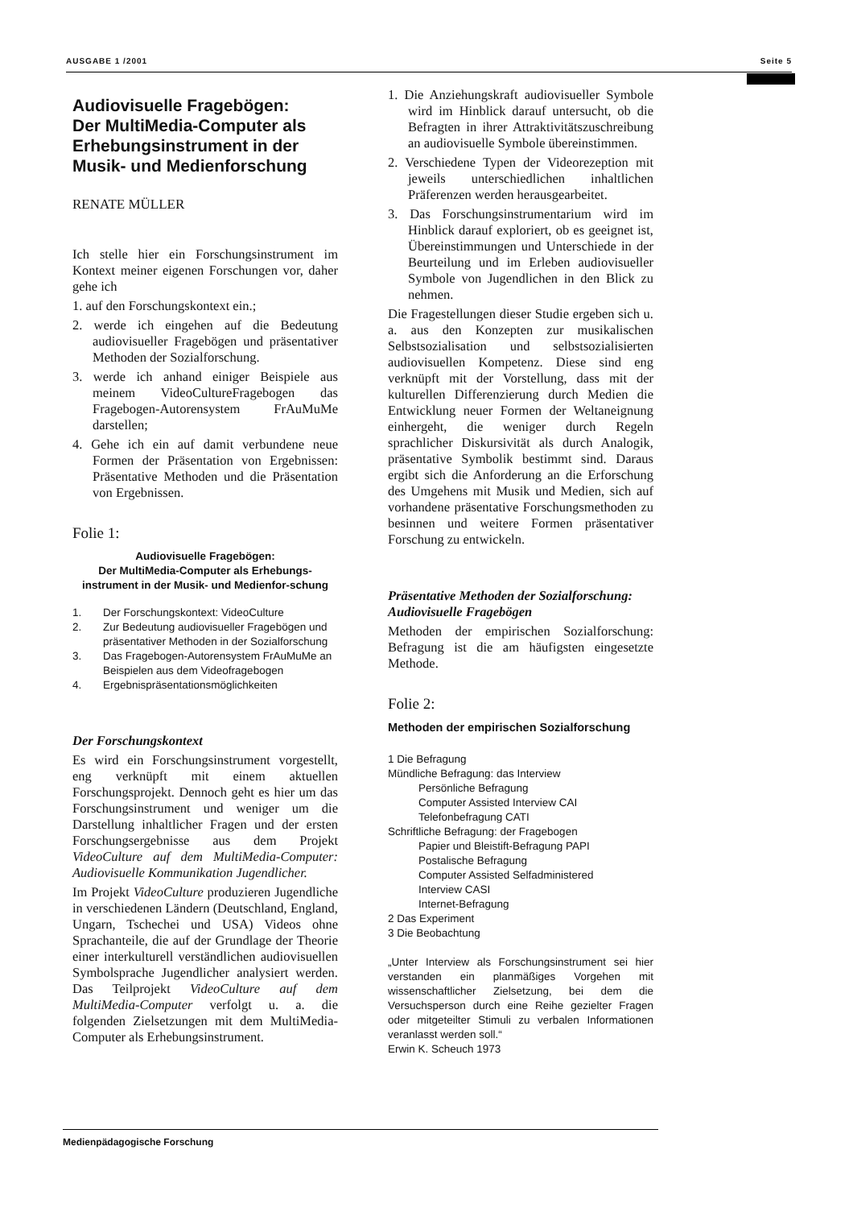AUSGABE 1 /2001 Seite 5
Audiovisuelle Fragebögen:
Der MultiMedia-Computer als Erhebungsinstrument in der Musik- und Medienforschung
RENATE MÜLLER
Ich stelle hier ein Forschungsinstrument im Kontext meiner eigenen Forschungen vor, daher gehe ich
1. auf den Forschungskontext ein.;
2. werde ich eingehen auf die Bedeutung audiovisueller Fragebögen und präsentativer Methoden der Sozialforschung.
3. werde ich anhand einiger Beispiele aus meinem VideoCultureFragebogen das Fragebogen-Autorensystem FrAuMuMe darstellen;
4. Gehe ich ein auf damit verbundene neue Formen der Präsentation von Ergebnissen: Präsentative Methoden und die Präsentation von Ergebnissen.
Folie 1:
Audiovisuelle Fragebögen:
Der MultiMedia-Computer als Erhebungs-instrument in der Musik- und Medienfor-schung
| 1. | Der Forschungskontext: VideoCulture |
| 2. | Zur Bedeutung audiovisueller Fragebögen und präsentativer Methoden in der Sozialforschung |
| 3. | Das Fragebogen-Autorensystem FrAuMuMe an Beispielen aus dem Videofragebogen |
| 4. | Ergebnispräsentationsmöglichkeiten |
Der Forschungskontext
Es wird ein Forschungsinstrument vorgestellt, eng verknüpft mit einem aktuellen Forschungsprojekt. Dennoch geht es hier um das Forschungsinstrument und weniger um die Darstellung inhaltlicher Fragen und der ersten Forschungsergebnisse aus dem Projekt VideoCulture auf dem MultiMedia-Computer: Audiovisuelle Kommunikation Jugendlicher.
Im Projekt VideoCulture produzieren Jugendliche in verschiedenen Ländern (Deutschland, England, Ungarn, Tschechei und USA) Videos ohne Sprachanteile, die auf der Grundlage der Theorie einer interkulturell verständlichen audiovisuellen Symbolsprache Jugendlicher analysiert werden. Das Teilprojekt VideoCulture auf dem MultiMedia-Computer verfolgt u. a. die folgenden Zielsetzungen mit dem MultiMedia-Computer als Erhebungsinstrument.
1. Die Anziehungskraft audiovisueller Symbole wird im Hinblick darauf untersucht, ob die Befragten in ihrer Attraktivitätszuschreibung an audiovisuelle Symbole übereinstimmen.
2. Verschiedene Typen der Videorezeption mit jeweils unterschiedlichen inhaltlichen Präferenzen werden herausgearbeitet.
3. Das Forschungsinstrumentarium wird im Hinblick darauf exploriert, ob es geeignet ist, Übereinstimmungen und Unterschiede in der Beurteilung und im Erleben audiovisueller Symbole von Jugendlichen in den Blick zu nehmen.
Die Fragestellungen dieser Studie ergeben sich u. a. aus den Konzepten zur musikalischen Selbstsozialisation und selbstsozialisierten audiovisuellen Kompetenz. Diese sind eng verknüpft mit der Vorstellung, dass mit der kulturellen Differenzierung durch Medien die Entwicklung neuer Formen der Weltaneignung einhergeht, die weniger durch Regeln sprachlicher Diskursivität als durch Analogik, präsentative Symbolik bestimmt sind. Daraus ergibt sich die Anforderung an die Erforschung des Umgehens mit Musik und Medien, sich auf vorhandene präsentative Forschungsmethoden zu besinnen und weitere Formen präsentativer Forschung zu entwickeln.
Präsentative Methoden der Sozialforschung: Audiovisuelle Fragebögen
Methoden der empirischen Sozialforschung: Befragung ist die am häufigsten eingesetzte Methode.
Folie 2:
Methoden der empirischen Sozialforschung
1 Die Befragung
Mündliche Befragung: das Interview
Persönliche Befragung
Computer Assisted Interview CAI
Telefonbefragung CATI
Schriftliche Befragung: der Fragebogen
Papier und Bleistift-Befragung PAPI
Postalische Befragung
Computer Assisted Selfadministered
Interview CASI
Internet-Befragung
2 Das Experiment
3 Die Beobachtung
„Unter Interview als Forschungsinstrument sei hier verstanden ein planmäßiges Vorgehen mit wissenschaftlicher Zielsetzung, bei dem die Versuchsperson durch eine Reihe gezielter Fragen oder mitgeteilter Stimuli zu verbalen Informationen veranlasst werden soll.“
Erwin K. Scheuch 1973
Medienpädagogische Forschung